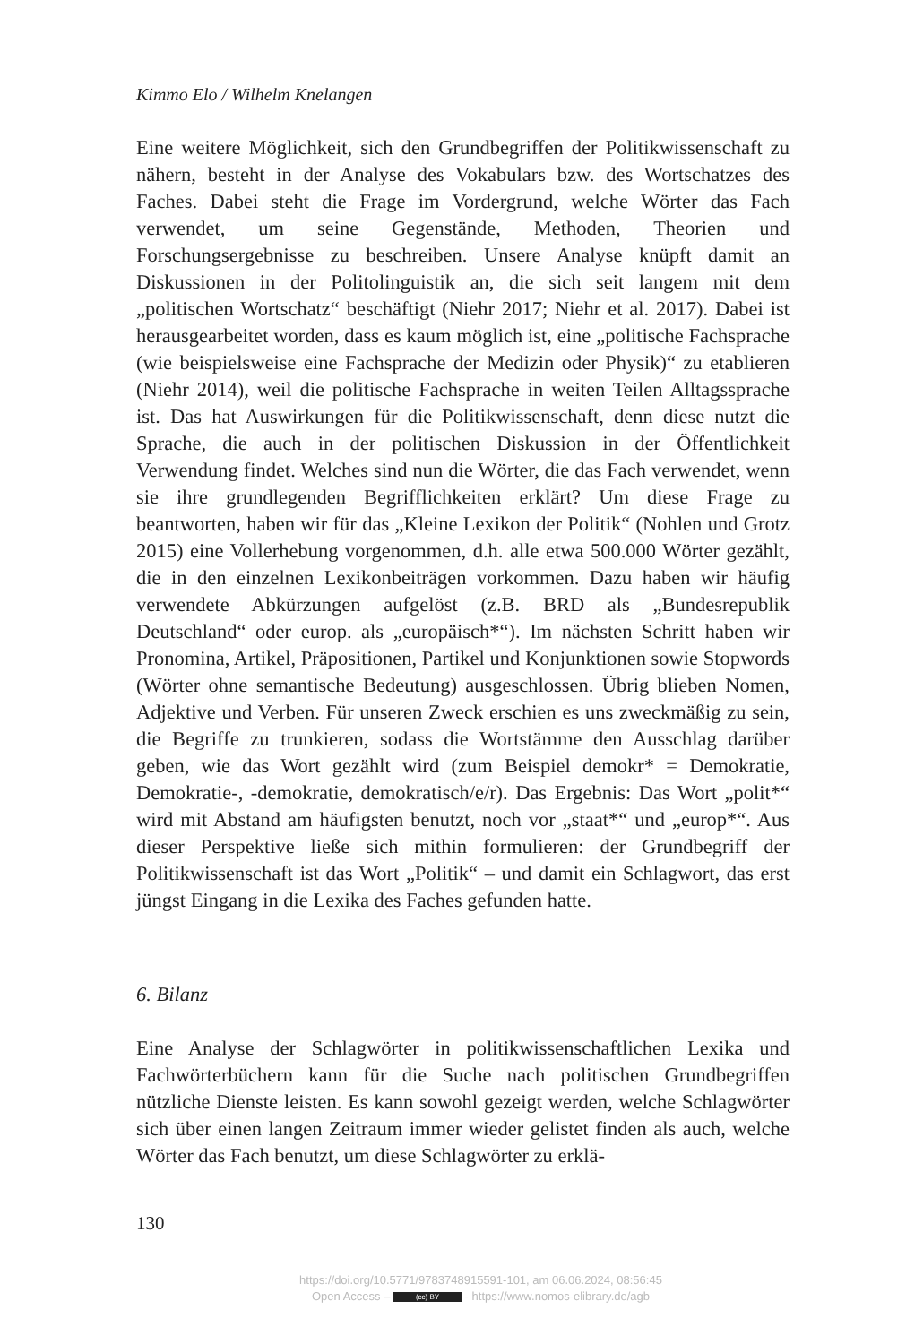Kimmo Elo / Wilhelm Knelangen
Eine weitere Möglichkeit, sich den Grundbegriffen der Politikwissenschaft zu nähern, besteht in der Analyse des Vokabulars bzw. des Wortschatzes des Faches. Dabei steht die Frage im Vordergrund, welche Wörter das Fach verwendet, um seine Gegenstände, Methoden, Theorien und Forschungsergebnisse zu beschreiben. Unsere Analyse knüpft damit an Diskussionen in der Politolinguistik an, die sich seit langem mit dem „politischen Wortschatz“ beschäftigt (Niehr 2017; Niehr et al. 2017). Dabei ist herausgearbeitet worden, dass es kaum möglich ist, eine „politische Fachsprache (wie beispielsweise eine Fachsprache der Medizin oder Physik)“ zu etablieren (Niehr 2014), weil die politische Fachsprache in weiten Teilen Alltagssprache ist. Das hat Auswirkungen für die Politikwissenschaft, denn diese nutzt die Sprache, die auch in der politischen Diskussion in der Öffentlichkeit Verwendung findet. Welches sind nun die Wörter, die das Fach verwendet, wenn sie ihre grundlegenden Begrifflichkeiten erklärt? Um diese Frage zu beantworten, haben wir für das „Kleine Lexikon der Politik“ (Nohlen und Grotz 2015) eine Vollerhebung vorgenommen, d.h. alle etwa 500.000 Wörter gezählt, die in den einzelnen Lexikonbeiträgen vorkommen. Dazu haben wir häufig verwendete Abkürzungen aufgelöst (z.B. BRD als „Bundesrepublik Deutschland“ oder europ. als „europäisch*“). Im nächsten Schritt haben wir Pronomina, Artikel, Präpositionen, Partikel und Konjunktionen sowie Stopwords (Wörter ohne semantische Bedeutung) ausgeschlossen. Übrig blieben Nomen, Adjektive und Verben. Für unseren Zweck erschien es uns zweckmäßig zu sein, die Begriffe zu trunkieren, sodass die Wortstämme den Ausschlag darüber geben, wie das Wort gezählt wird (zum Beispiel demokr* = Demokratie, Demokratie-, -demokratie, demokratisch/e/r). Das Ergebnis: Das Wort „polit*“ wird mit Abstand am häufigsten benutzt, noch vor „staat*“ und „europ*“. Aus dieser Perspektive ließe sich mithin formulieren: der Grundbegriff der Politikwissenschaft ist das Wort „Politik“ – und damit ein Schlagwort, das erst jüngst Eingang in die Lexika des Faches gefunden hatte.
6. Bilanz
Eine Analyse der Schlagwörter in politikwissenschaftlichen Lexika und Fachwörterbüchern kann für die Suche nach politischen Grundbegriffen nützliche Dienste leisten. Es kann sowohl gezeigt werden, welche Schlagwörter sich über einen langen Zeitraum immer wieder gelistet finden als auch, welche Wörter das Fach benutzt, um diese Schlagwörter zu erklä-
130
https://doi.org/10.5771/9783748915591-101, am 06.06.2024, 08:56:45
Open Access – (cc) BY - https://www.nomos-elibrary.de/agb